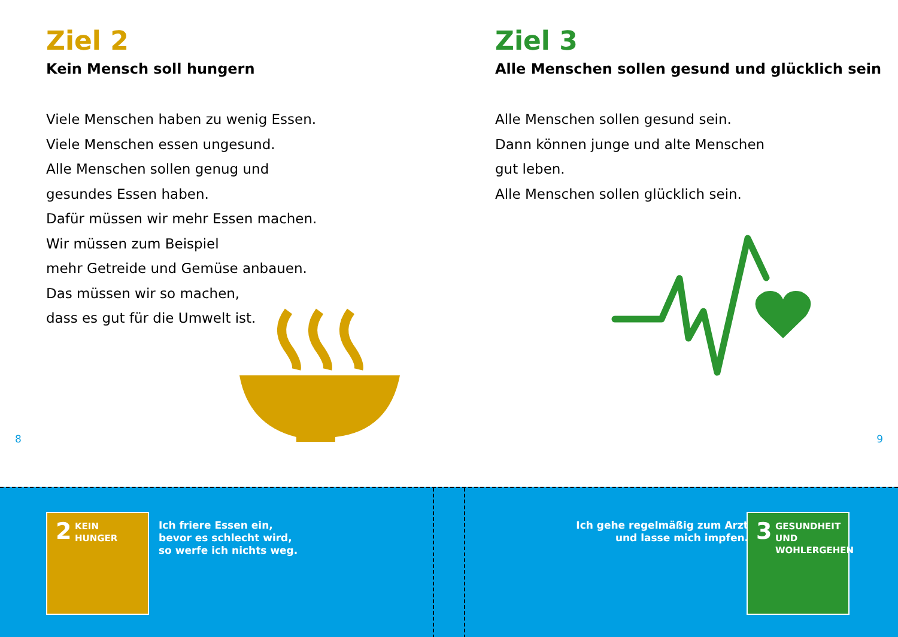Ziel 2
Kein Mensch soll hungern
Viele Menschen haben zu wenig Essen.
Viele Menschen essen ungesund.
Alle Menschen sollen genug und
gesundes Essen haben.
Dafür müssen wir mehr Essen machen.
Wir müssen zum Beispiel
mehr Getreide und Gemüse anbauen.
Das müssen wir so machen,
dass es gut für die Umwelt ist.
8
Ziel 3
Alle Menschen sollen gesund und glücklich sein
Alle Menschen sollen gesund sein.
Dann können junge und alte Menschen
gut leben.
Alle Menschen sollen glücklich sein.
9
2 KEIN
HUNGER
Ich friere Essen ein,
bevor es schlecht wird,
so werfe ich nichts weg.
Ich gehe regelmäßig zum Arzt
und lasse mich impfen.
3 GESUNDHEIT UND
WOHLERGEHEN